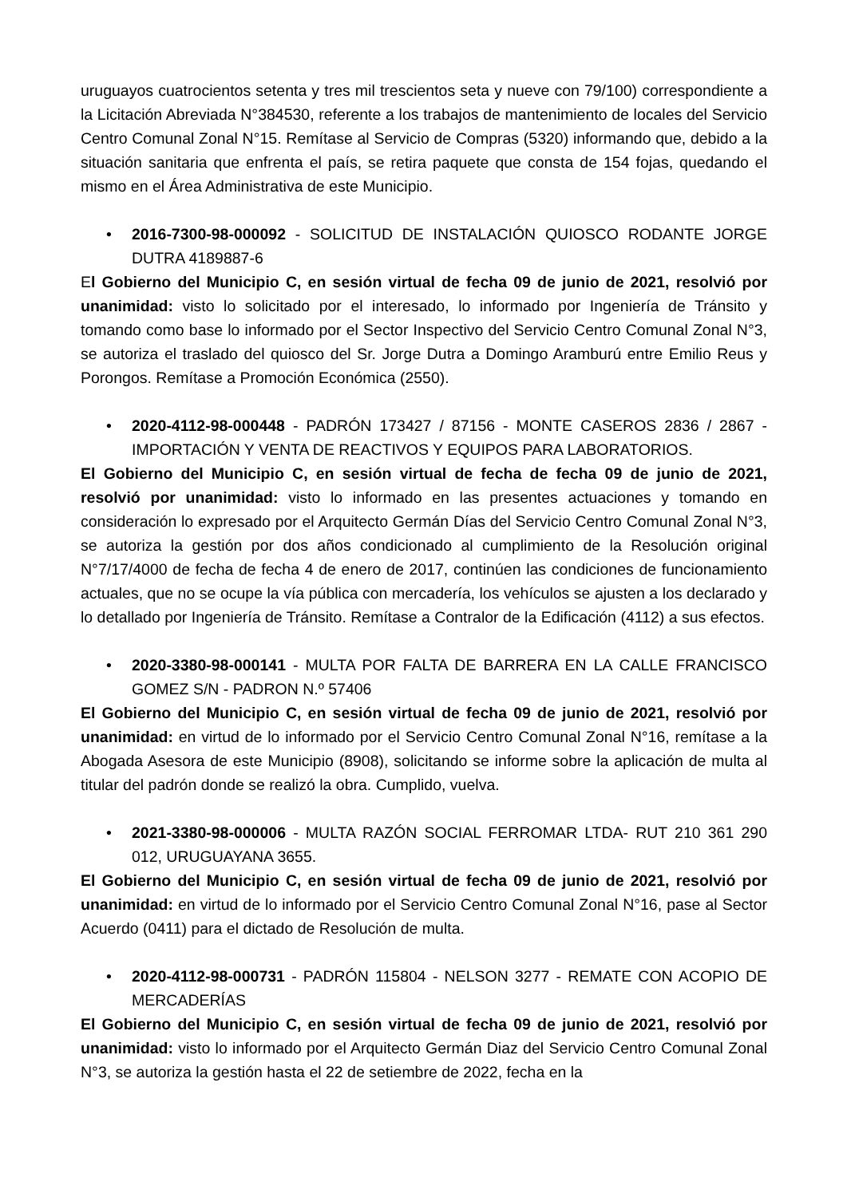uruguayos cuatrocientos setenta y tres mil trescientos seta y nueve con 79/100) correspondiente a la Licitación Abreviada N°384530, referente a los trabajos de mantenimiento de locales del Servicio Centro Comunal Zonal N°15. Remítase al Servicio de Compras (5320) informando que, debido a la situación sanitaria que enfrenta el país, se retira paquete que consta de 154 fojas, quedando el mismo en el Área Administrativa de este Municipio.
• 2016-7300-98-000092 - SOLICITUD DE INSTALACIÓN QUIOSCO RODANTE JORGE DUTRA 4189887-6
El Gobierno del Municipio C, en sesión virtual de fecha 09 de junio de 2021, resolvió por unanimidad: visto lo solicitado por el interesado, lo informado por Ingeniería de Tránsito y tomando como base lo informado por el Sector Inspectivo del Servicio Centro Comunal Zonal N°3, se autoriza el traslado del quiosco del Sr. Jorge Dutra a Domingo Aramburú entre Emilio Reus y Porongos. Remítase a Promoción Económica (2550).
• 2020-4112-98-000448 - PADRÓN 173427 / 87156 - MONTE CASEROS 2836 / 2867 - IMPORTACIÓN Y VENTA DE REACTIVOS Y EQUIPOS PARA LABORATORIOS.
El Gobierno del Municipio C, en sesión virtual de fecha de fecha 09 de junio de 2021, resolvió por unanimidad: visto lo informado en las presentes actuaciones y tomando en consideración lo expresado por el Arquitecto Germán Días del Servicio Centro Comunal Zonal N°3, se autoriza la gestión por dos años condicionado al cumplimiento de la Resolución original N°7/17/4000 de fecha de fecha 4 de enero de 2017, continúen las condiciones de funcionamiento actuales, que no se ocupe la vía pública con mercadería, los vehículos se ajusten a los declarado y lo detallado por Ingeniería de Tránsito. Remítase a Contralor de la Edificación (4112) a sus efectos.
• 2020-3380-98-000141 - MULTA POR FALTA DE BARRERA EN LA CALLE FRANCISCO GOMEZ S/N - PADRON N.º 57406
El Gobierno del Municipio C, en sesión virtual de fecha 09 de junio de 2021, resolvió por unanimidad: en virtud de lo informado por el Servicio Centro Comunal Zonal N°16, remítase a la Abogada Asesora de este Municipio (8908), solicitando se informe sobre la aplicación de multa al titular del padrón donde se realizó la obra. Cumplido, vuelva.
• 2021-3380-98-000006 - MULTA RAZÓN SOCIAL FERROMAR LTDA- RUT 210 361 290 012, URUGUAYANA 3655.
El Gobierno del Municipio C, en sesión virtual de fecha 09 de junio de 2021, resolvió por unanimidad: en virtud de lo informado por el Servicio Centro Comunal Zonal N°16, pase al Sector Acuerdo (0411) para el dictado de Resolución de multa.
• 2020-4112-98-000731 - PADRÓN 115804 - NELSON 3277 - REMATE CON ACOPIO DE MERCADERÍAS
El Gobierno del Municipio C, en sesión virtual de fecha 09 de junio de 2021, resolvió por unanimidad: visto lo informado por el Arquitecto Germán Diaz del Servicio Centro Comunal Zonal N°3, se autoriza la gestión hasta el 22 de setiembre de 2022, fecha en la